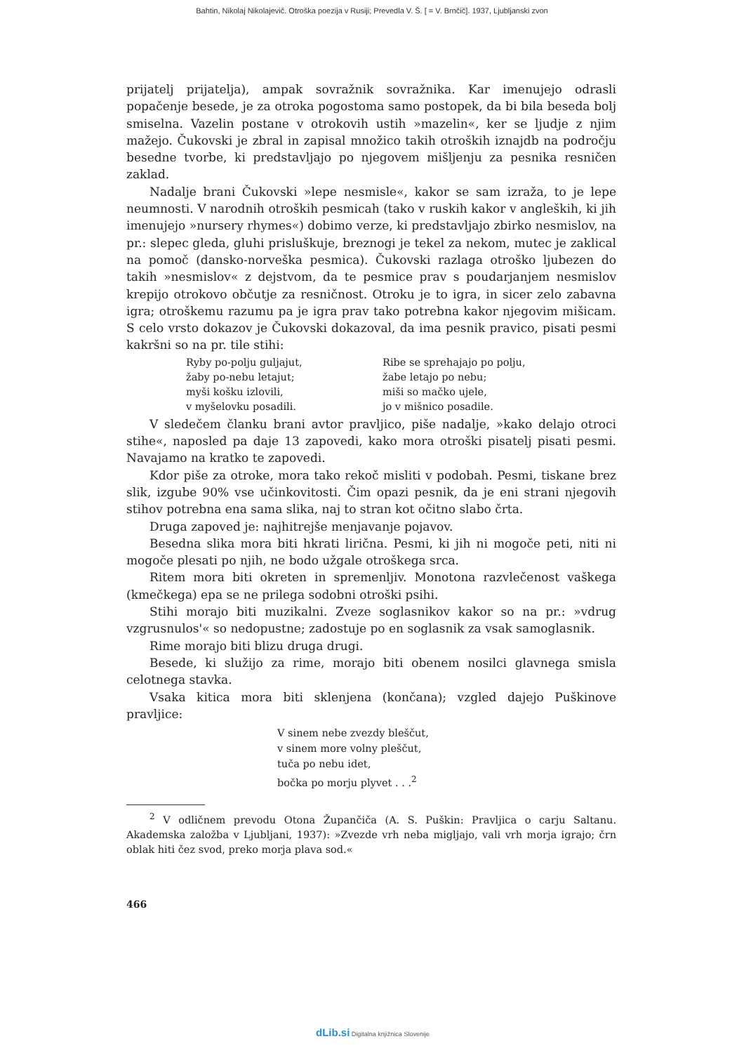Bahtin, Nikolaj Nikolajevič. Otroška poezija v Rusiji; Prevedla V. Š. [ = V. Brnčič]. 1937, Ljubljanski zvon
prijatelj prijatelja), ampak sovražnik sovražnika. Kar imenujejo odrasli popačenje besede, je za otroka pogostoma samo postopek, da bi bila beseda bolj smiselna. Vazelin postane v otrokovih ustih »mazelin«, ker se ljudje z njim mažejo. Čukovski je zbral in zapisal množico takih otroških iznajdb na področju besedne tvorbe, ki predstavljajo po njegovem mišljenju za pesnika resničen zaklad.
Nadalje brani Čukovski »lepe nesmisle«, kakor se sam izraža, to je lepe neumnosti. V narodnih otroških pesmicah (tako v ruskih kakor v angleških, ki jih imenujejo »nursery rhymes«) dobimo verze, ki predstavljajo zbirko nesmislov, na pr.: slepec gleda, gluhi prisluškuje, breznogi je tekel za nekom, mutec je zaklical na pomoč (dansko-norveška pesmica). Čukovski razlaga otroško ljubezen do takih »nesmislov« z dejstvom, da te pesmice prav s poudarjanjem nesmislov krepijo otrokovo občutje za resničnost. Otroku je to igra, in sicer zelo zabavna igra; otroškemu razumu pa je igra prav tako potrebna kakor njegovim mišicam. S celo vrsto dokazov je Čukovski dokazoval, da ima pesnik pravico, pisati pesmi kakršni so na pr. tile stihi:
Ryby po-polju guljajut,
žaby po-nebu letajut;
myši košku izlovili,
v myšelovku posadili.
Ribe se sprehajajo po polju,
žabe letajo po nebu;
miši so mačko ujele,
jo v mišnico posadile.
V sledečem članku brani avtor pravljico, piše nadalje, »kako delajo otroci stihe«, naposled pa daje 13 zapovedi, kako mora otroški pisatelj pisati pesmi. Navajamo na kratko te zapovedi.
Kdor piše za otroke, mora tako rekoč misliti v podobah. Pesmi, tiskane brez slik, izgube 90% vse učinkovitosti. Čim opazi pesnik, da je eni strani njegovih stihov potrebna ena sama slika, naj to stran kot očitno slabo črta.
Druga zapoved je: najhitrejše menjavanje pojavov.
Besedna slika mora biti hkrati lirična. Pesmi, ki jih ni mogoče peti, niti ni mogoče plesati po njih, ne bodo užgale otroškega srca.
Ritem mora biti okreten in spremenljiv. Monotona razvlečenost vaškega (kmečkega) epa se ne prilega sodobni otroški psihi.
Stihi morajo biti muzikalni. Zveze soglasnikov kakor so na pr.: »vdrug vzgrusnulos'« so nedopustne; zadostuje po en soglasnik za vsak samoglasnik.
Rime morajo biti blizu druga drugi.
Besede, ki služijo za rime, morajo biti obenem nosilci glavnega smisla celotnega stavka.
Vsaka kitica mora biti sklenjena (končana); vzgled dajejo Puškinove pravljice:
V sinem nebe zvezdy bleščut,
v sinem more volny pleščut,
tuča po nebu idet,
bočka po morju plyvet . . .<sup>2</sup>
<sup>2</sup> V odličnem prevodu Otona Župančiča (A. S. Puškin: Pravljica o carju Saltanu. Akademska založba v Ljubljani, 1937): »Zvezde vrh neba migljajo, vali vrh morja igrajo; črn oblak hiti čez svod, preko morja plava sod.«
466
dLib.si Digitalna knjižnica Slovenije